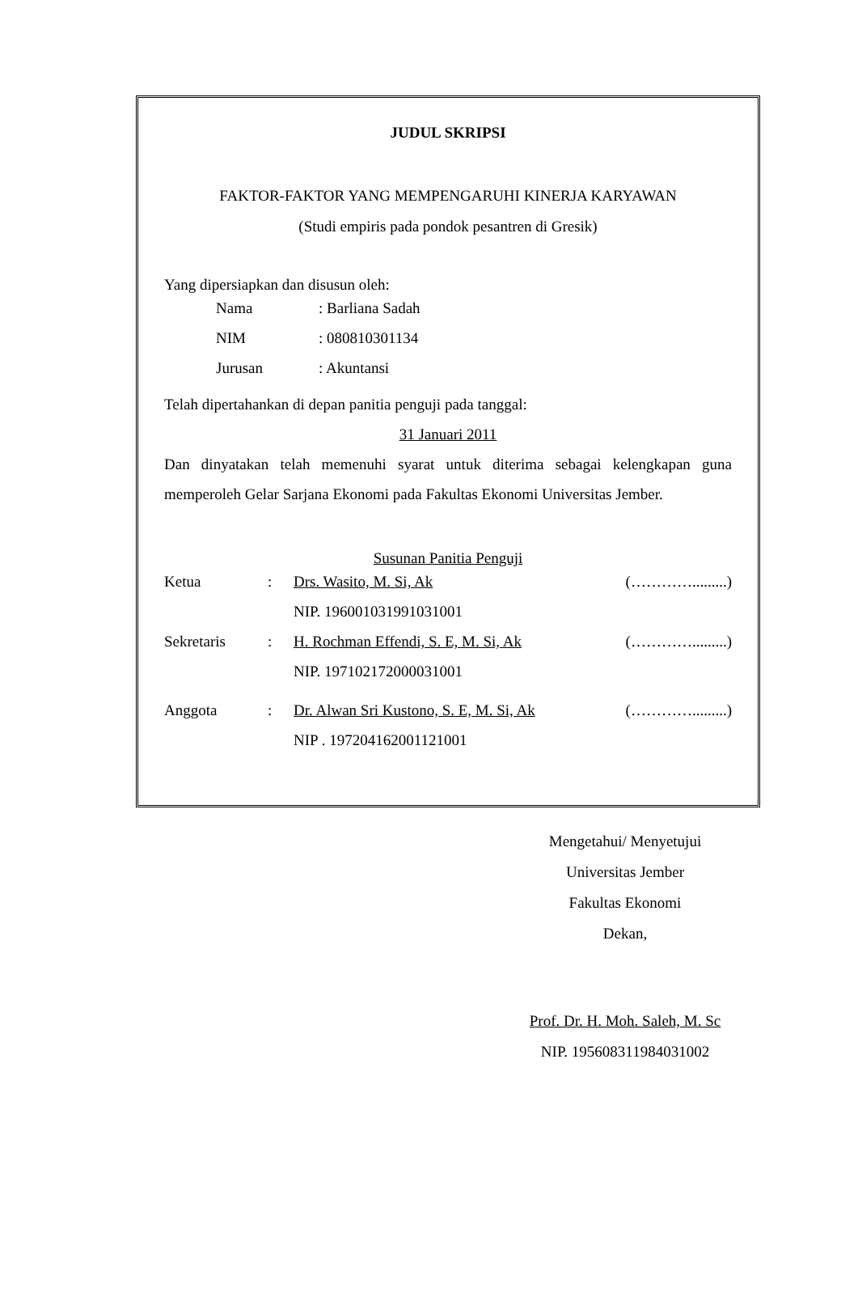JUDUL SKRIPSI
FAKTOR-FAKTOR YANG MEMPENGARUHI KINERJA KARYAWAN
(Studi empiris pada pondok pesantren di Gresik)
Yang dipersiapkan dan disusun oleh:
| Nama | : Barliana Sadah |
| NIM | : 080810301134 |
| Jurusan | : Akuntansi |
Telah dipertahankan di depan panitia penguji pada tanggal:
31 Januari 2011
Dan dinyatakan telah memenuhi syarat untuk diterima sebagai kelengkapan guna memperoleh Gelar Sarjana Ekonomi pada Fakultas Ekonomi Universitas Jember.
Susunan Panitia Penguji
| Ketua | : | Drs. Wasito, M. Si, Ak | (………….........) |
| | | NIP. 196001031991031001 | |
| Sekretaris | : | H. Rochman Effendi, S. E, M. Si, Ak | (………….........) |
| | | NIP. 197102172000031001 | |
| Anggota | : | Dr. Alwan Sri Kustono, S. E, M. Si, Ak | (………….........) |
| | | NIP . 197204162001121001 | |
Mengetahui/ Menyetujui
Universitas Jember
Fakultas Ekonomi
Dekan,
Prof. Dr. H. Moh. Saleh, M. Sc
NIP. 195608311984031002